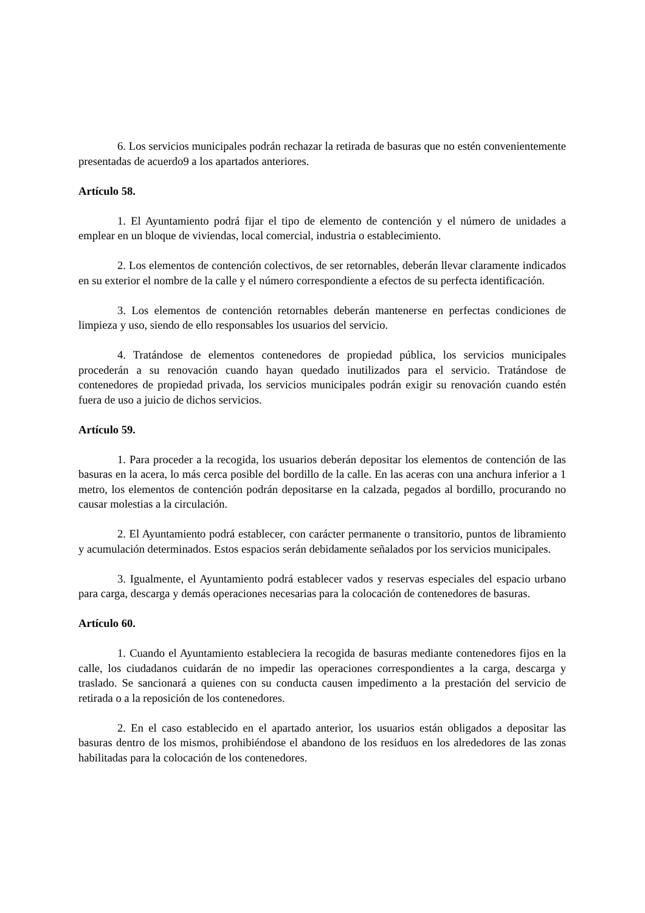6. Los servicios municipales podrán rechazar la retirada de basuras que no estén convenientemente presentadas de acuerdo9 a los apartados anteriores.
Artículo 58.
1. El Ayuntamiento podrá fijar el tipo de elemento de contención y el número de unidades a emplear en un bloque de viviendas, local comercial, industria o establecimiento.
2. Los elementos de contención colectivos, de ser retornables, deberán llevar claramente indicados en su exterior el nombre de la calle y el número correspondiente a efectos de su perfecta identificación.
3. Los elementos de contención retornables deberán mantenerse en perfectas condiciones de limpieza y uso, siendo de ello responsables los usuarios del servicio.
4. Tratándose de elementos contenedores de propiedad pública, los servicios municipales procederán a su renovación cuando hayan quedado inutilizados para el servicio. Tratándose de contenedores de propiedad privada, los servicios municipales podrán exigir su renovación cuando estén fuera de uso a juicio de dichos servicios.
Artículo 59.
1. Para proceder a la recogida, los usuarios deberán depositar los elementos de contención de las basuras en la acera, lo más cerca posible del bordillo de la calle. En las aceras con una anchura inferior a 1 metro, los elementos de contención podrán depositarse en la calzada, pegados al bordillo, procurando no causar molestias a la circulación.
2. El Ayuntamiento podrá establecer, con carácter permanente o transitorio, puntos de libramiento y acumulación determinados. Estos espacios serán debidamente señalados por los servicios municipales.
3. Igualmente, el Ayuntamiento podrá establecer vados y reservas especiales del espacio urbano para carga, descarga y demás operaciones necesarias para la colocación de contenedores de basuras.
Artículo 60.
1. Cuando el Ayuntamiento estableciera la recogida de basuras mediante contenedores fijos en la calle, los ciudadanos cuidarán de no impedir las operaciones correspondientes a la carga, descarga y traslado. Se sancionará a quienes con su conducta causen impedimento a la prestación del servicio de retirada o a la reposición de los contenedores.
2. En el caso establecido en el apartado anterior, los usuarios están obligados a depositar las basuras dentro de los mismos, prohibiéndose el abandono de los residuos en los alrededores de las zonas habilitadas para la colocación de los contenedores.